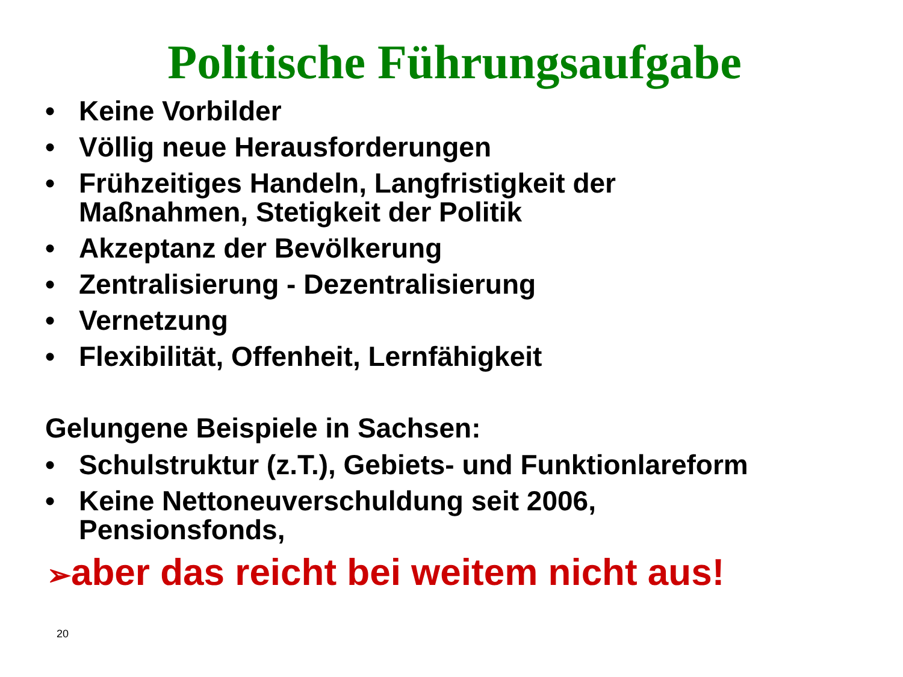Politische Führungsaufgabe
• Keine Vorbilder
• Völlig neue Herausforderungen
• Frühzeitiges Handeln, Langfristigkeit der
Maßnahmen, Stetigkeit der Politik
• Akzeptanz der Bevölkerung
• Zentralisierung - Dezentralisierung
• Vernetzung
• Flexibilität, Offenheit, Lernfähigkeit
Gelungene Beispiele in Sachsen:
• Schulstruktur (z.T.), Gebiets- und Funktionlareform
• Keine Nettoneuverschuldung seit 2006,
Pensionsfonds,
➢aber das reicht bei weitem nicht aus!
20